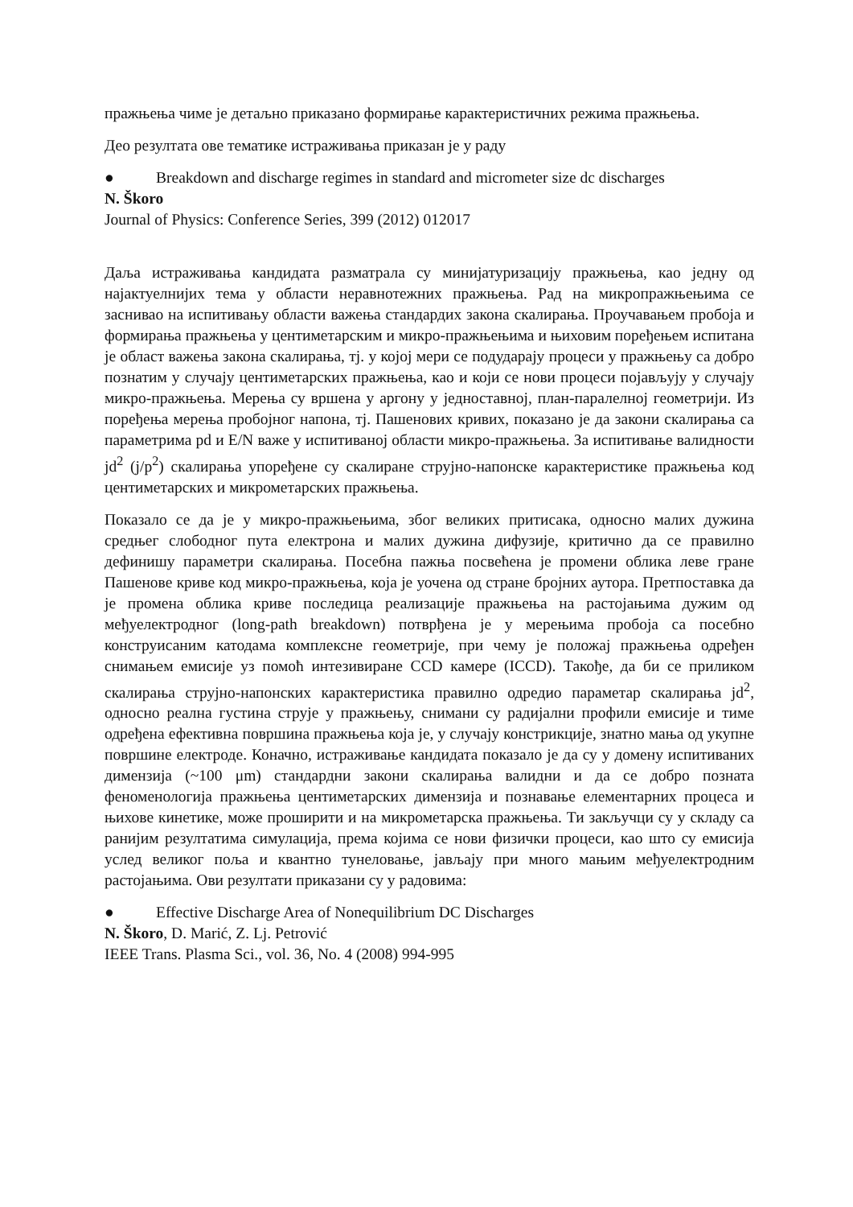пражњења чиме је детаљно приказано формирање карактеристичних режима пражњења.
Део резултата ове тематике истраживања приказан је у раду
● Breakdown and discharge regimes in standard and micrometer size dc discharges
N. Škoro
Journal of Physics: Conference Series, 399 (2012) 012017
Даља истраживања кандидата разматрала су минијатуризацију пражњења, као једну од најактуелнијих тема у области неравнотежних пражњења. Рад на микропражњењима се заснивао на испитивању области важења стандардих закона скалирања. Проучавањем пробоја и формирања пражњења у центиметарским и микро-пражњењима и њиховим поређењем испитана је област важења закона скалирања, тј. у којој мери се подударају процеси у пражњењу са добро познатим у случају центиметарских пражњења, као и који се нови процеси појављују у случају микро-пражњења. Мерења су вршена у аргону у једноставној, план-паралелној геометрији. Из поређења мерења пробојног напона, тј. Пашенових кривих, показано је да закони скалирања са параметрима pd и E/N важе у испитиваној области микро-пражњења. За испитивање валидности jd<sup>2</sup> (j/p<sup>2</sup>) скалирања упоређене су скалиране струјно-напонске карактеристике пражњења код центиметарских и микрометарских пражњења.
Показало се да је у микро-пражњењима, због великих притисака, односно малих дужина средњег слободног пута електрона и малих дужина дифузије, критично да се правилно дефинишу параметри скалирања. Посебна пажња посвећена је промени облика леве гране Пашенове криве код микро-пражњења, која је уочена од стране бројних аутора. Претпоставка да је промена облика криве последица реализације пражњења на растојањима дужим од међуелектродног (long-path breakdown) потврђена је у мерењима пробоја са посебно конструисаним катодама комплексне геометрије, при чему је положај пражњења одређен снимањем емисије уз помоћ интезивиране CCD камере (ICCD). Такође, да би се приликом скалирања струјно-напонских карактеристика правилно одредио параметар скалирања jd<sup>2</sup>, односно реална густина струје у пражњењу, снимани су радијални профили емисије и тиме одређена ефективна површина пражњења која је, у случају констрикције, знатно мања од укупне површине електроде. Коначно, истраживање кандидата показало је да су у домену испитиваних димензија (~100 μm) стандардни закони скалирања валидни и да се добро позната феноменологија пражњења центиметарских димензија и познавање елементарних процеса и њихове кинетике, може проширити и на микрометарска пражњења. Ти закључци су у складу са ранијим резултатима симулација, према којима се нови физички процеси, као што су емисија услед великог поља и квантно тунеловање, јављају при много мањим међуелектродним растојањима. Ови резултати приказани су у радовима:
● Effective Discharge Area of Nonequilibrium DC Discharges
N. Škoro, D. Marić, Z. Lj. Petrović
IEEE Trans. Plasma Sci., vol. 36, No. 4 (2008) 994-995